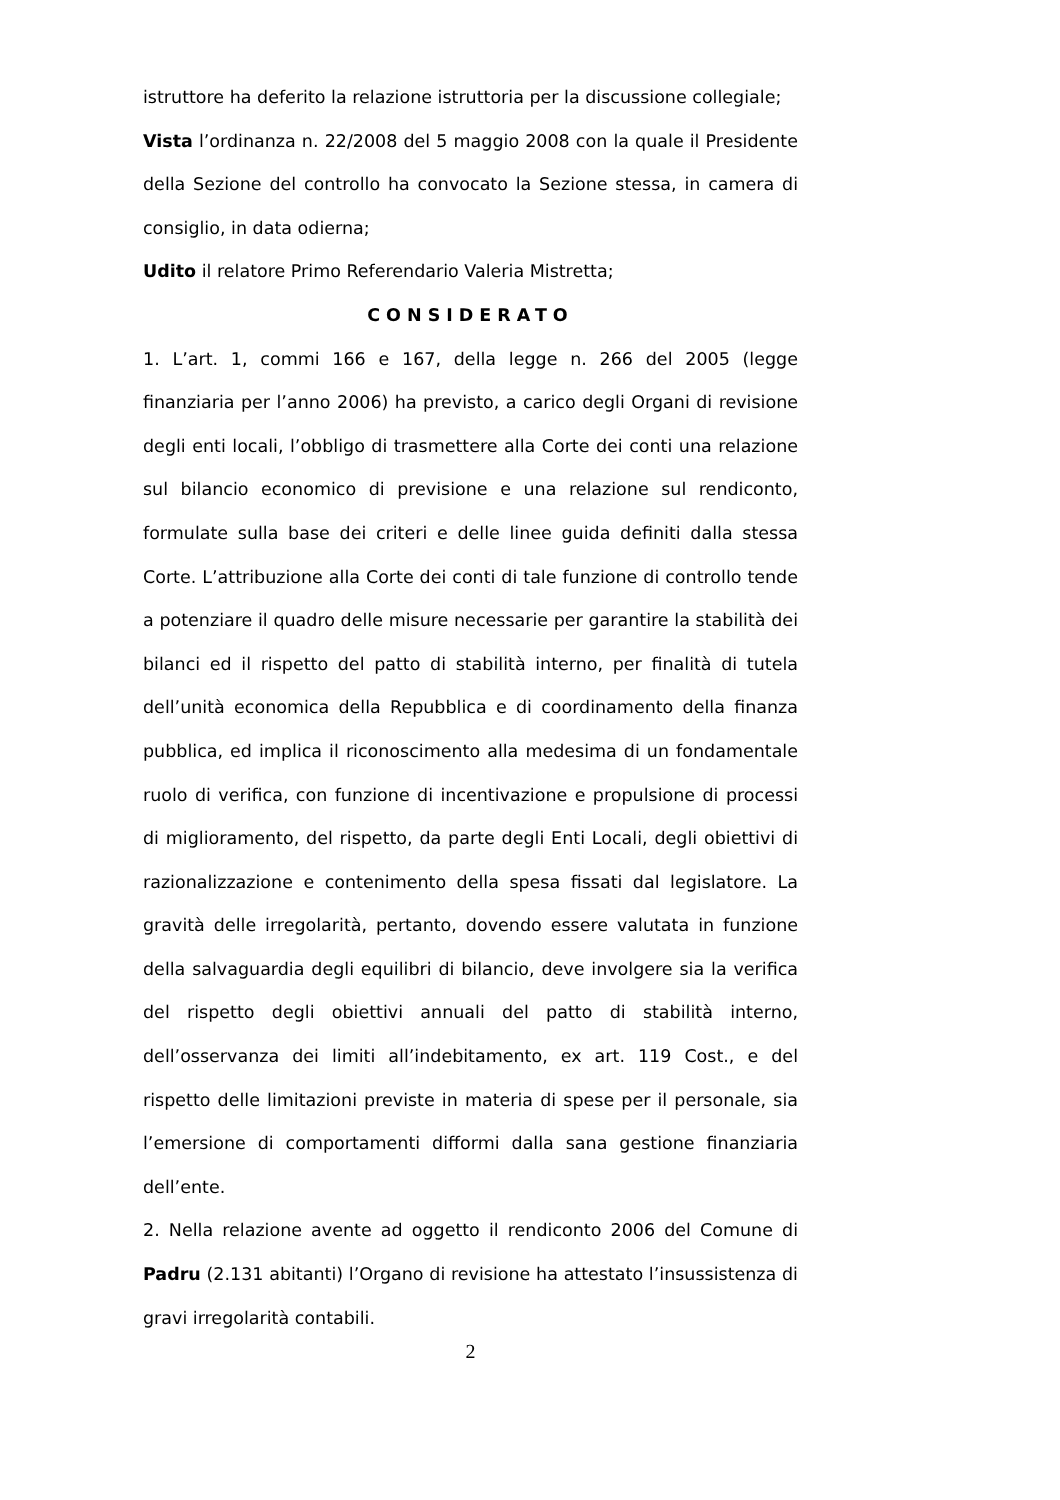istruttore ha deferito la relazione istruttoria per la discussione collegiale;
Vista l’ordinanza n. 22/2008 del 5 maggio 2008 con la quale il Presidente della Sezione del controllo ha convocato la Sezione stessa, in camera di consiglio, in data odierna;
Udito il relatore Primo Referendario Valeria Mistretta;
CONSIDERATO
1. L’art. 1, commi 166 e 167, della legge n. 266 del 2005 (legge finanziaria per l’anno 2006) ha previsto, a carico degli Organi di revisione degli enti locali, l’obbligo di trasmettere alla Corte dei conti una relazione sul bilancio economico di previsione e una relazione sul rendiconto, formulate sulla base dei criteri e delle linee guida definiti dalla stessa Corte. L’attribuzione alla Corte dei conti di tale funzione di controllo tende a potenziare il quadro delle misure necessarie per garantire la stabilità dei bilanci ed il rispetto del patto di stabilità interno, per finalità di tutela dell’unità economica della Repubblica e di coordinamento della finanza pubblica, ed implica il riconoscimento alla medesima di un fondamentale ruolo di verifica, con funzione di incentivazione e propulsione di processi di miglioramento, del rispetto, da parte degli Enti Locali, degli obiettivi di razionalizzazione e contenimento della spesa fissati dal legislatore. La gravità delle irregolarità, pertanto, dovendo essere valutata in funzione della salvaguardia degli equilibri di bilancio, deve involgere sia la verifica del rispetto degli obiettivi annuali del patto di stabilità interno, dell’osservanza dei limiti all’indebitamento, ex art. 119 Cost., e del rispetto delle limitazioni previste in materia di spese per il personale, sia l’emersione di comportamenti difformi dalla sana gestione finanziaria dell’ente.
2. Nella relazione avente ad oggetto il rendiconto 2006 del Comune di Padru (2.131 abitanti) l’Organo di revisione ha attestato l’insussistenza di gravi irregolarità contabili.
2